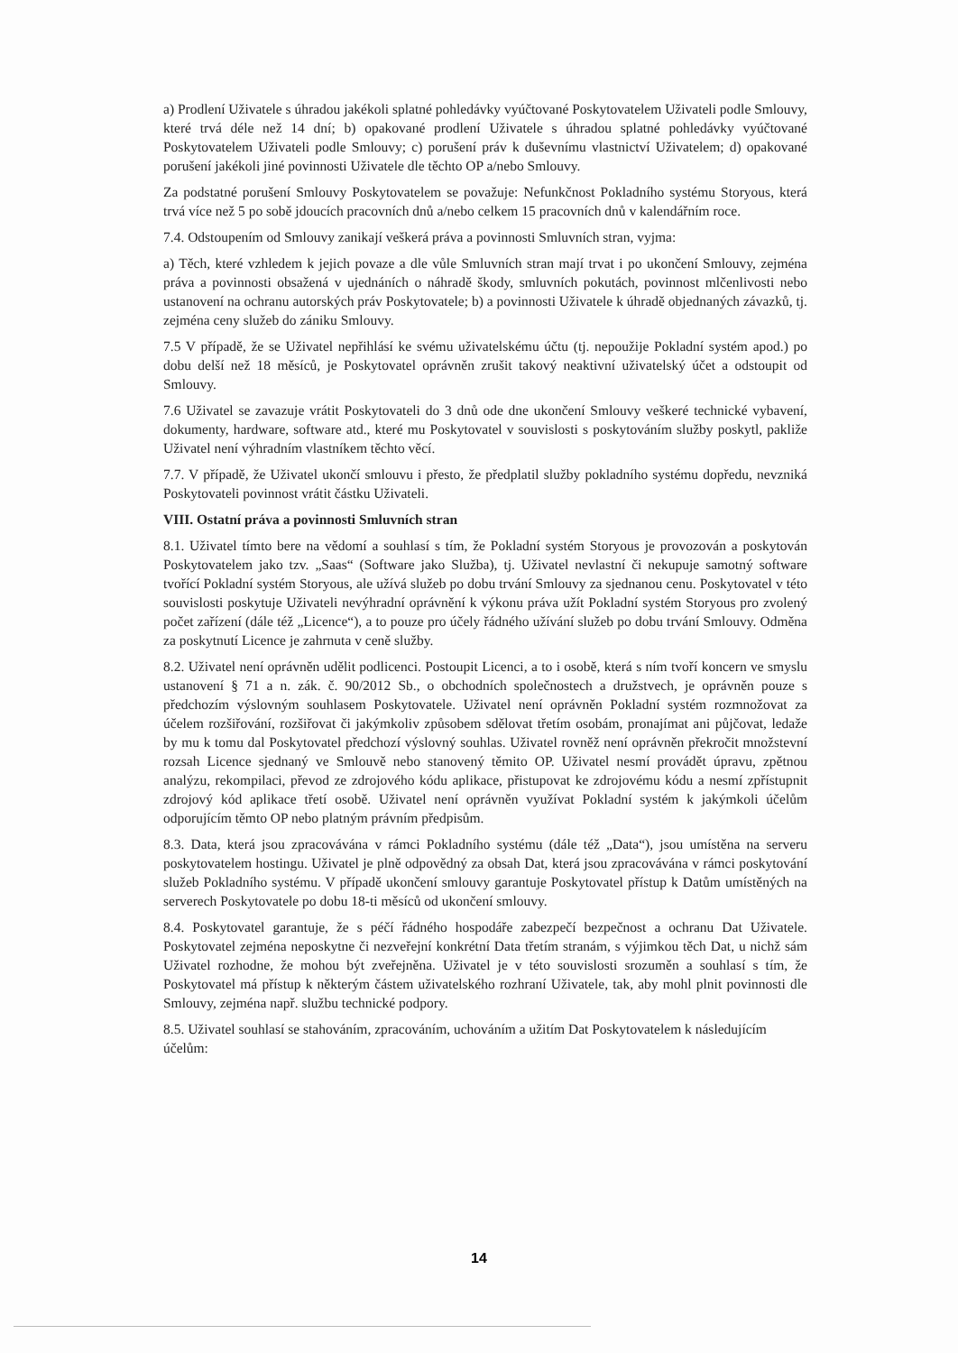a) Prodlení Uživatele s úhradou jakékoli splatné pohledávky vyúčtované Poskytovatelem Uživateli podle Smlouvy, které trvá déle než 14 dní; b) opakované prodlení Uživatele s úhradou splatné pohledávky vyúčtované Poskytovatelem Uživateli podle Smlouvy; c) porušení práv k duševnímu vlastnictví Uživatelem; d) opakované porušení jakékoli jiné povinnosti Uživatele dle těchto OP a/nebo Smlouvy.
Za podstatné porušení Smlouvy Poskytovatelem se považuje: Nefunkčnost Pokladního systému Storyous, která trvá více než 5 po sobě jdoucích pracovních dnů a/nebo celkem 15 pracovních dnů v kalendářním roce.
7.4. Odstoupením od Smlouvy zanikají veškerá práva a povinnosti Smluvních stran, vyjma:
a) Těch, které vzhledem k jejich povaze a dle vůle Smluvních stran mají trvat i po ukončení Smlouvy, zejména práva a povinnosti obsažená v ujednáních o náhradě škody, smluvních pokutách, povinnost mlčenlivosti nebo ustanovení na ochranu autorských práv Poskytovatele; b) a povinnosti Uživatele k úhradě objednaných závazků, tj. zejména ceny služeb do zániku Smlouvy.
7.5 V případě, že se Uživatel nepřihlásí ke svému uživatelskému účtu (tj. nepoužije Pokladní systém apod.) po dobu delší než 18 měsíců, je Poskytovatel oprávněn zrušit takový neaktivní uživatelský účet a odstoupit od Smlouvy.
7.6 Uživatel se zavazuje vrátit Poskytovateli do 3 dnů ode dne ukončení Smlouvy veškeré technické vybavení, dokumenty, hardware, software atd., které mu Poskytovatel v souvislosti s poskytováním služby poskytl, pakliže Uživatel není výhradním vlastníkem těchto věcí.
7.7. V případě, že Uživatel ukončí smlouvu i přesto, že předplatil služby pokladního systému dopředu, nevzniká Poskytovateli povinnost vrátit částku Uživateli.
VIII. Ostatní práva a povinnosti Smluvních stran
8.1. Uživatel tímto bere na vědomí a souhlasí s tím, že Pokladní systém Storyous je provozován a poskytován Poskytovatelem jako tzv. „Saas“ (Software jako Služba), tj. Uživatel nevlastní či nekupuje samotný software tvořící Pokladní systém Storyous, ale užívá služeb po dobu trvání Smlouvy za sjednanou cenu. Poskytovatel v této souvislosti poskytuje Uživateli nevýhradní oprávnění k výkonu práva užít Pokladní systém Storyous pro zvolený počet zařízení (dále též „Licence“), a to pouze pro účely řádného užívání služeb po dobu trvání Smlouvy. Odměna za poskytnutí Licence je zahrnuta v ceně služby.
8.2. Uživatel není oprávněn udělit podlicenci. Postoupit Licenci, a to i osobě, která s ním tvoří koncern ve smyslu ustanovení § 71 a n. zák. č. 90/2012 Sb., o obchodních společnostech a družstvech, je oprávněn pouze s předchozím výslovným souhlasem Poskytovatele. Uživatel není oprávněn Pokladní systém rozmnožovat za účelem rozšiřování, rozšiřovat či jakýmkoliv způsobem sdělovat třetím osobám, pronajímat ani půjčovat, ledaže by mu k tomu dal Poskytovatel předchozí výslovný souhlas. Uživatel rovněž není oprávněn překročit množstevní rozsah Licence sjednaný ve Smlouvě nebo stanovený těmito OP. Uživatel nesmí provádět úpravu, zpětnou analýzu, rekompilaci, převod ze zdrojového kódu aplikace, přistupovat ke zdrojovému kódu a nesmí zpřístupnit zdrojový kód aplikace třetí osobě. Uživatel není oprávněn využívat Pokladní systém k jakýmkoli účelům odporujícím těmto OP nebo platným právním předpisům.
8.3. Data, která jsou zpracovávána v rámci Pokladního systému (dále též „Data“), jsou umístěna na serveru poskytovatelem hostingu. Uživatel je plně odpovědný za obsah Dat, která jsou zpracovávána v rámci poskytování služeb Pokladního systému. V případě ukončení smlouvy garantuje Poskytovatel přístup k Datům umístěných na serverech Poskytovatele po dobu 18-ti měsíců od ukončení smlouvy.
8.4. Poskytovatel garantuje, že s péčí řádného hospodáře zabezpečí bezpečnost a ochranu Dat Uživatele. Poskytovatel zejména neposkytne či nezveřejní konkrétní Data třetím stranám, s výjimkou těch Dat, u nichž sám Uživatel rozhodne, že mohou být zveřejněna. Uživatel je v této souvislosti srozuměn a souhlasí s tím, že Poskytovatel má přístup k některým částem uživatelského rozhraní Uživatele, tak, aby mohl plnit povinnosti dle Smlouvy, zejména např. službu technické podpory.
8.5. Uživatel souhlasí se stahováním, zpracováním, uchováním a užitím Dat Poskytovatelem k následujícím účelům:
14